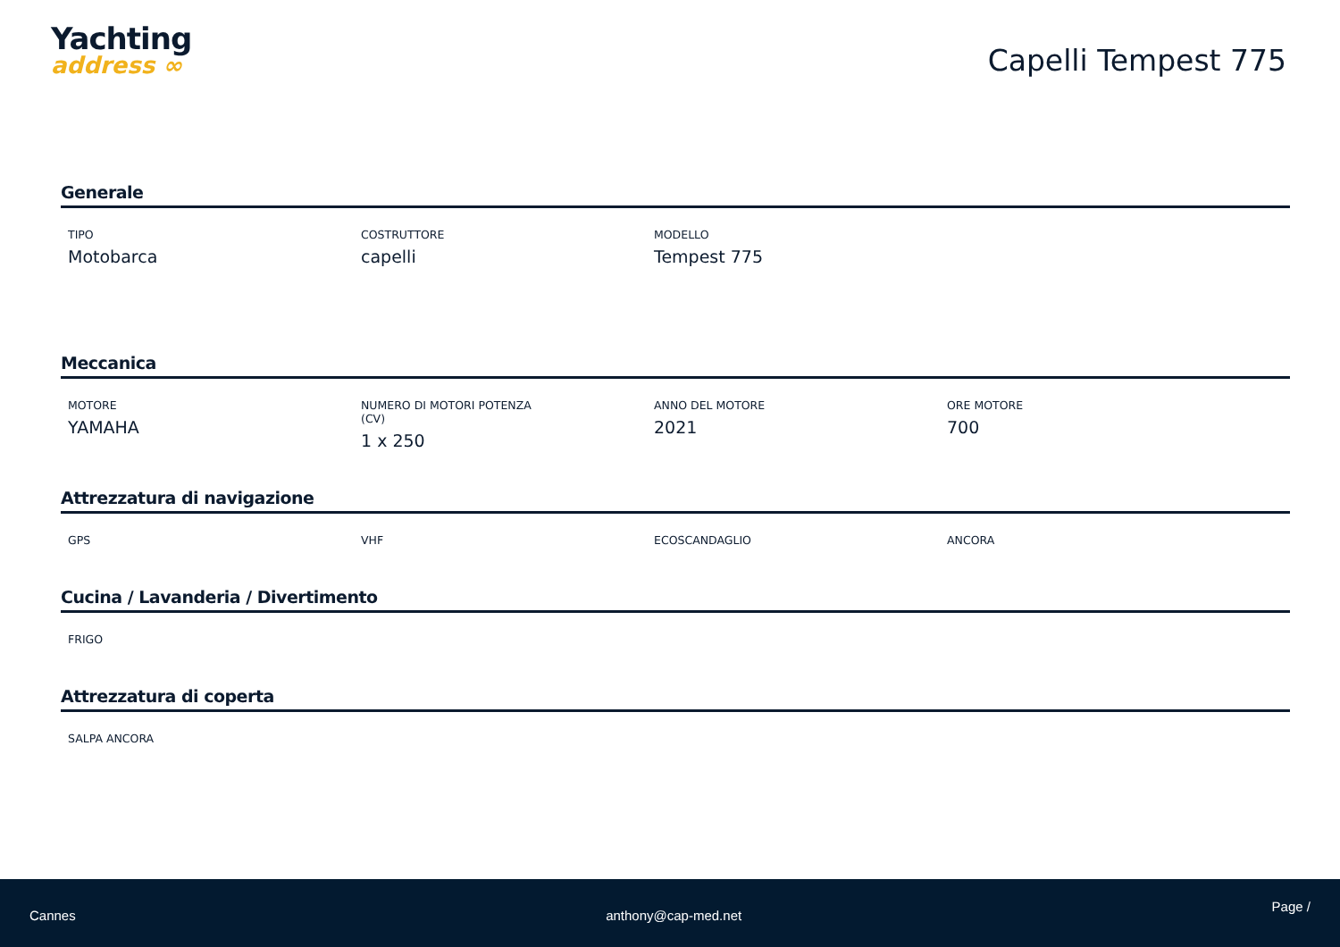Yachting
address ∞
Capelli Tempest 775
Generale
TIPO
Motobarca
COSTRUTTORE
capelli
MODELLO
Tempest 775
Meccanica
MOTORE
YAMAHA
NUMERO DI MOTORI POTENZA
(CV)
1 x 250
ANNO DEL MOTORE
2021
ORE MOTORE
700
Attrezzatura di navigazione
GPS VHF ECOSCANDAGLIO ANCORA
Cucina / Lavanderia / Divertimento
FRIGO
Attrezzatura di coperta
SALPA ANCORA
Cannes anthony@cap-med.net
Page /